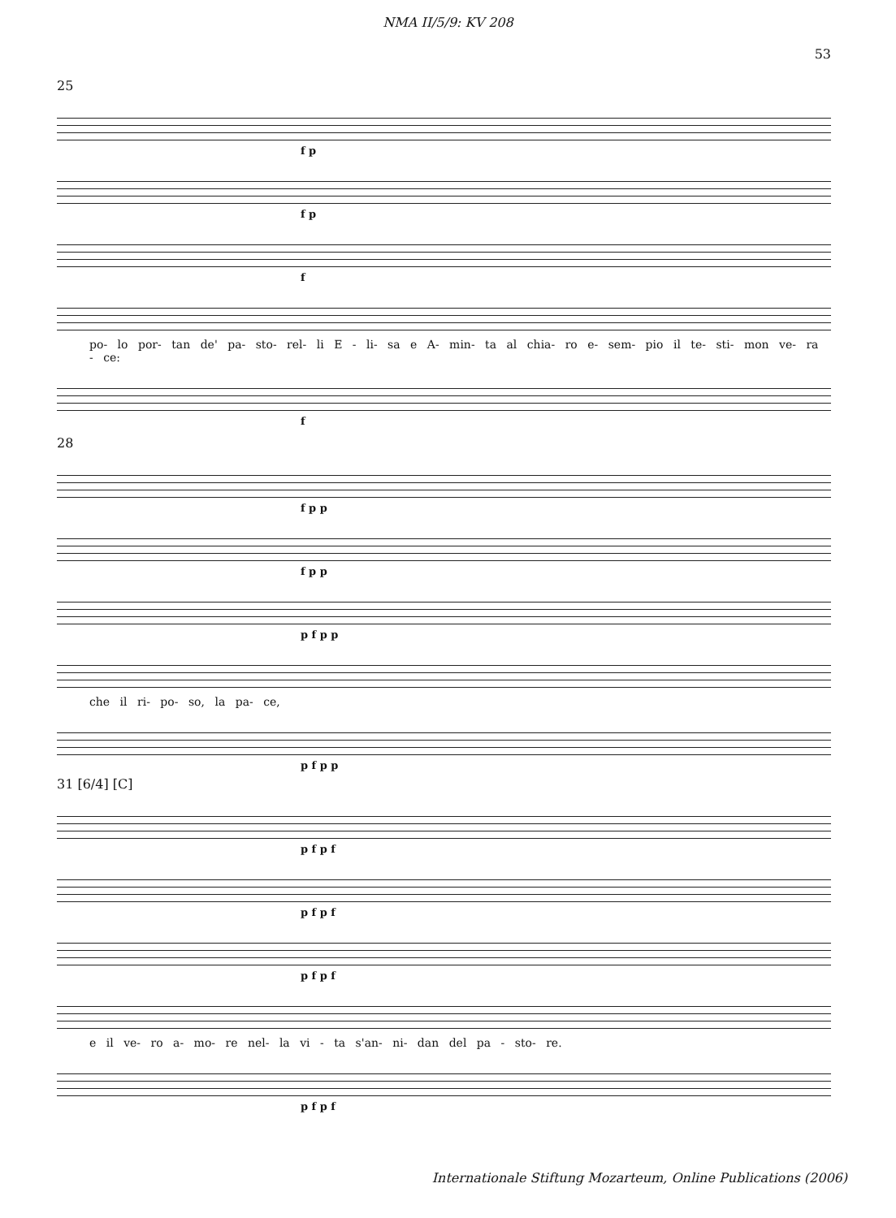NMA II/5/9: KV 208
53
25
f p
f p
f
po- lo por- tan de' pa- sto- rel- li E - li- sa e A- min- ta al chia- ro e- sem- pio il te- sti- mon ve- ra - ce:
f
28
f p p
f p p
p f p p
che il ri- po- so, la pa- ce,
p f p p
31 [6/4] [C]
p f p f
p f p f
p f p f
e il ve- ro a- mo- re nel- la vi - ta s'an- ni- dan del pa - sto- re.
p f p f
Internationale Stiftung Mozarteum, Online Publications (2006)